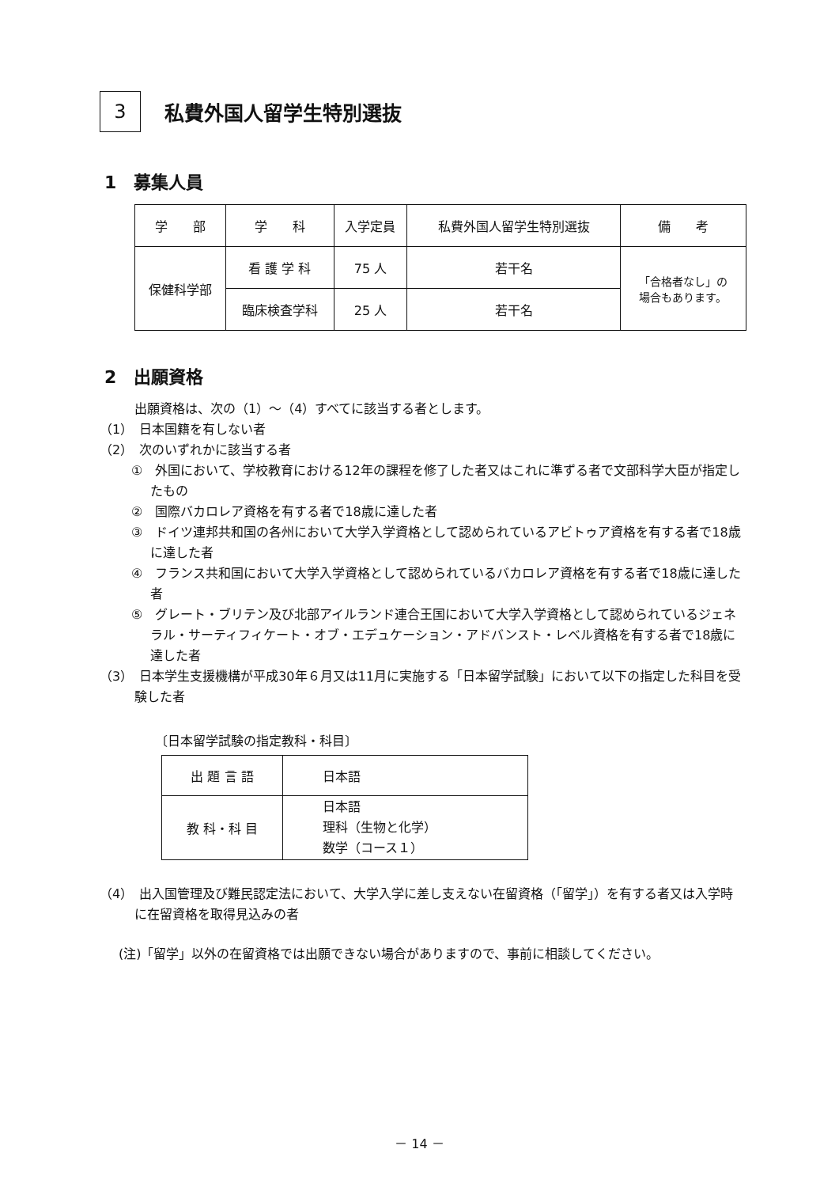3
私費外国人留学生特別選抜
1　募集人員
| 学 部 | 学 科 | 入学定員 | 私費外国人留学生特別選抜 | 備 考 |
| --- | --- | --- | --- | --- |
| 保健科学部 | 看 護 学 科 | 75 人 | 若干名 | 「合格者なし」の 場合もあります。 |
| | 臨床検査学科 | 25 人 | 若干名 | |
2　出願資格
出願資格は、次の（1）～（4）すべてに該当する者とします。
（1）　日本国籍を有しない者
（2）　次のいずれかに該当する者
①　外国において、学校教育における12年の課程を修了した者又はこれに準ずる者で文部科学大臣が指定したもの
②　国際バカロレア資格を有する者で18歳に達した者
③　ドイツ連邦共和国の各州において大学入学資格として認められているアビトゥア資格を有する者で18歳に達した者
④　フランス共和国において大学入学資格として認められているバカロレア資格を有する者で18歳に達した者
⑤　グレート・ブリテン及び北部アイルランド連合王国において大学入学資格として認められているジェネラル・サーティフィケート・オブ・エデュケーション・アドバンスト・レベル資格を有する者で18歳に達した者
（3）　日本学生支援機構が平成30年６月又は11月に実施する「日本留学試験」において以下の指定した科目を受験した者
〔日本留学試験の指定教科・科目〕
| 出 題 言 語 | 日本語 |
| 教 科・科 目 | 日本語 理科（生物と化学） 数学（コース１） |
（4）　出入国管理及び難民認定法において、大学入学に差し支えない在留資格（「留学」）を有する者又は入学時に在留資格を取得見込みの者
(注)「留学」以外の在留資格では出願できない場合がありますので、事前に相談してください。
－ 14 －